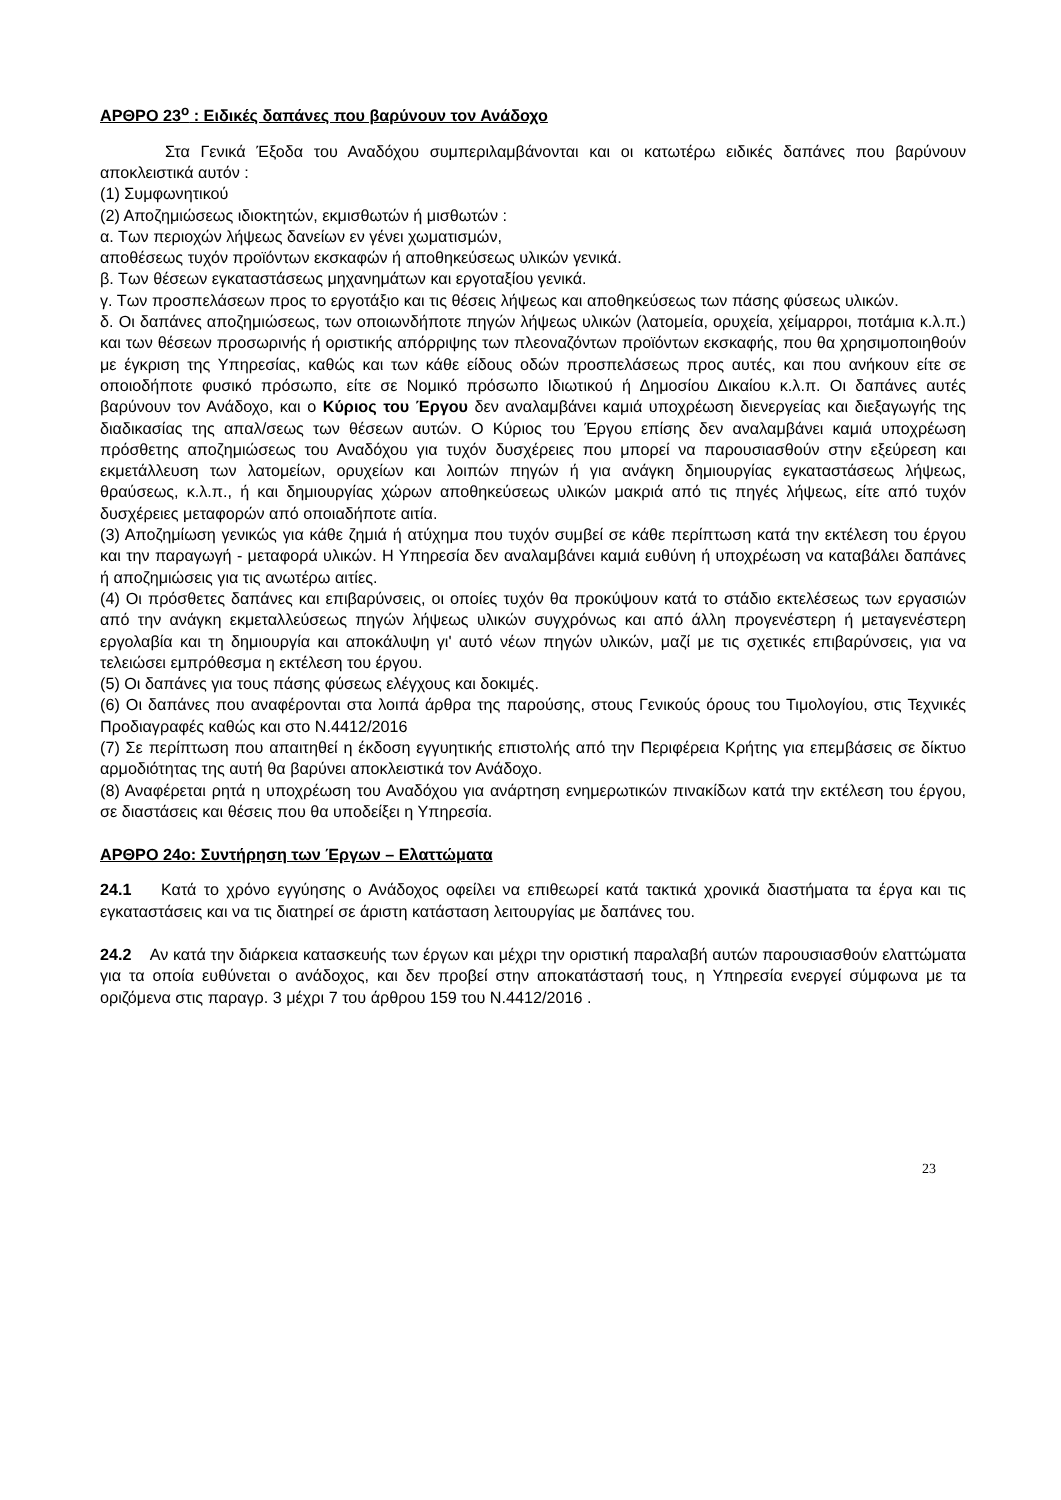ΑΡΘΡΟ 23<sup>ο</sup> : Ειδικές δαπάνες που βαρύνουν τον Ανάδοχο
Στα Γενικά Έξοδα του Αναδόχου συμπεριλαμβάνονται και οι κατωτέρω ειδικές δαπάνες που βαρύνουν αποκλειστικά αυτόν :
(1) Συμφωνητικού
(2) Αποζημιώσεως ιδιοκτητών, εκμισθωτών ή μισθωτών :
α. Των περιοχών λήψεως δανείων εν γένει χωματισμών,
αποθέσεως τυχόν προϊόντων εκσκαφών ή αποθηκεύσεως υλικών γενικά.
β. Των θέσεων εγκαταστάσεως μηχανημάτων και εργοταξίου γενικά.
γ. Των προσπελάσεων προς το εργοτάξιο και τις θέσεις λήψεως και αποθηκεύσεως των πάσης φύσεως υλικών.
δ. Οι δαπάνες αποζημιώσεως, των οποιωνδήποτε πηγών λήψεως υλικών (λατομεία, ορυχεία, χείμαρροι, ποτάμια κ.λ.π.) και των θέσεων προσωρινής ή οριστικής απόρριψης των πλεοναζόντων προϊόντων εκσκαφής, που θα χρησιμοποιηθούν με έγκριση της Υπηρεσίας, καθώς και των κάθε είδους οδών προσπελάσεως προς αυτές, και που ανήκουν είτε σε οποιοδήποτε φυσικό πρόσωπο, είτε σε Νομικό πρόσωπο Ιδιωτικού ή Δημοσίου Δικαίου κ.λ.π. Οι δαπάνες αυτές βαρύνουν τον Ανάδοχο, και ο Κύριος του Έργου δεν αναλαμβάνει καμιά υποχρέωση διενεργείας και διεξαγωγής της διαδικασίας της απαλ/σεως των θέσεων αυτών. Ο Κύριος του Έργου επίσης δεν αναλαμβάνει καμιά υποχρέωση πρόσθετης αποζημιώσεως του Αναδόχου για τυχόν δυσχέρειες που μπορεί να παρουσιασθούν στην εξεύρεση και εκμετάλλευση των λατομείων, ορυχείων και λοιπών πηγών ή για ανάγκη δημιουργίας εγκαταστάσεως λήψεως, θραύσεως, κ.λ.π., ή και δημιουργίας χώρων αποθηκεύσεως υλικών μακριά από τις πηγές λήψεως, είτε από τυχόν δυσχέρειες μεταφορών από οποιαδήποτε αιτία.
(3) Αποζημίωση γενικώς για κάθε ζημιά ή ατύχημα που τυχόν συμβεί σε κάθε περίπτωση κατά την εκτέλεση του έργου και την παραγωγή - μεταφορά υλικών. Η Υπηρεσία δεν αναλαμβάνει καμιά ευθύνη ή υποχρέωση να καταβάλει δαπάνες ή αποζημιώσεις για τις ανωτέρω αιτίες.
(4) Οι πρόσθετες δαπάνες και επιβαρύνσεις, οι οποίες τυχόν θα προκύψουν κατά το στάδιο εκτελέσεως των εργασιών από την ανάγκη εκμεταλλεύσεως πηγών λήψεως υλικών συγχρόνως και από άλλη προγενέστερη ή μεταγενέστερη εργολαβία και τη δημιουργία και αποκάλυψη γι' αυτό νέων πηγών υλικών, μαζί με τις σχετικές επιβαρύνσεις, για να τελειώσει εμπρόθεσμα η εκτέλεση του έργου.
(5) Οι δαπάνες για τους πάσης φύσεως ελέγχους και δοκιμές.
(6) Οι δαπάνες που αναφέρονται στα λοιπά άρθρα της παρούσης, στους Γενικούς όρους του Τιμολογίου, στις Τεχνικές Προδιαγραφές καθώς και στο Ν.4412/2016
(7) Σε περίπτωση που απαιτηθεί η έκδοση εγγυητικής επιστολής από την Περιφέρεια Κρήτης για επεμβάσεις σε δίκτυο αρμοδιότητας της αυτή θα βαρύνει αποκλειστικά τον Ανάδοχο.
(8) Αναφέρεται ρητά η υποχρέωση του Αναδόχου για ανάρτηση ενημερωτικών πινακίδων κατά την εκτέλεση του έργου, σε διαστάσεις και θέσεις που θα υποδείξει η Υπηρεσία.
ΑΡΘΡΟ 24ο: Συντήρηση των Έργων – Ελαττώματα
24.1 Κατά το χρόνο εγγύησης ο Ανάδοχος οφείλει να επιθεωρεί κατά τακτικά χρονικά διαστήματα τα έργα και τις εγκαταστάσεις και να τις διατηρεί σε άριστη κατάσταση λειτουργίας με δαπάνες του.
24.2 Αν κατά την διάρκεια κατασκευής των έργων και μέχρι την οριστική παραλαβή αυτών παρουσιασθούν ελαττώματα για τα οποία ευθύνεται ο ανάδοχος, και δεν προβεί στην αποκατάστασή τους, η Υπηρεσία ενεργεί σύμφωνα με τα οριζόμενα στις παραγρ. 3 μέχρι 7 του άρθρου 159 του Ν.4412/2016 .
23